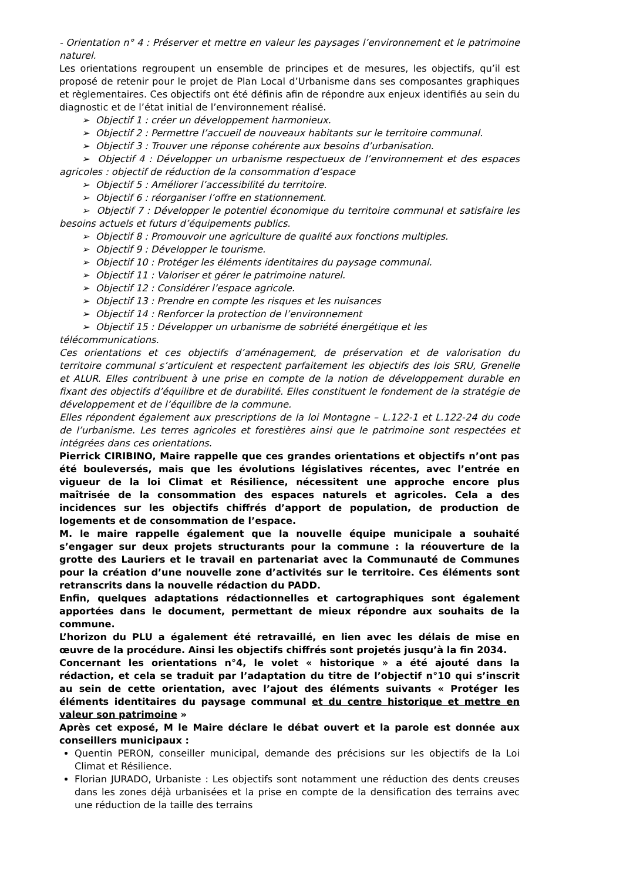- Orientation n° 4 : Préserver et mettre en valeur les paysages l’environnement et le patrimoine naturel.
Les orientations regroupent un ensemble de principes et de mesures, les objectifs, qu’il est proposé de retenir pour le projet de Plan Local d’Urbanisme dans ses composantes graphiques et règlementaires. Ces objectifs ont été définis afin de répondre aux enjeux identifiés au sein du diagnostic et de l’état initial de l’environnement réalisé.
➢ Objectif 1 : créer un développement harmonieux.
➢ Objectif 2 : Permettre l’accueil de nouveaux habitants sur le territoire communal.
➢ Objectif 3 : Trouver une réponse cohérente aux besoins d’urbanisation.
➢ Objectif 4 : Développer un urbanisme respectueux de l’environnement et des espaces agricoles : objectif de réduction de la consommation d’espace
➢ Objectif 5 : Améliorer l’accessibilité du territoire.
➢ Objectif 6 : réorganiser l’offre en stationnement.
➢ Objectif 7 : Développer le potentiel économique du territoire communal et satisfaire les besoins actuels et futurs d’équipements publics.
➢ Objectif 8 : Promouvoir une agriculture de qualité aux fonctions multiples.
➢ Objectif 9 : Développer le tourisme.
➢ Objectif 10 : Protéger les éléments identitaires du paysage communal.
➢ Objectif 11 : Valoriser et gérer le patrimoine naturel.
➢ Objectif 12 : Considérer l’espace agricole.
➢ Objectif 13 : Prendre en compte les risques et les nuisances
➢ Objectif 14 : Renforcer la protection de l’environnement
➢ Objectif 15 : Développer un urbanisme de sobriété énergétique et les télécommunications.
Ces orientations et ces objectifs d’aménagement, de préservation et de valorisation du territoire communal s’articulent et respectent parfaitement les objectifs des lois SRU, Grenelle et ALUR. Elles contribuent à une prise en compte de la notion de développement durable en fixant des objectifs d’équilibre et de durabilité. Elles constituent le fondement de la stratégie de développement et de l’équilibre de la commune.
Elles répondent également aux prescriptions de la loi Montagne – L.122-1 et L.122-24 du code de l’urbanisme. Les terres agricoles et forestières ainsi que le patrimoine sont respectées et intégrées dans ces orientations.
Pierrick CIRIBINO, Maire rappelle que ces grandes orientations et objectifs n’ont pas été bouleversés, mais que les évolutions législatives récentes, avec l’entrée en vigueur de la loi Climat et Résilience, nécessitent une approche encore plus maîtrisée de la consommation des espaces naturels et agricoles. Cela a des incidences sur les objectifs chiffrés d’apport de population, de production de logements et de consommation de l’espace.
M. le maire rappelle également que la nouvelle équipe municipale a souhaité s’engager sur deux projets structurants pour la commune : la réouverture de la grotte des Lauriers et le travail en partenariat avec la Communauté de Communes pour la création d’une nouvelle zone d’activités sur le territoire. Ces éléments sont retranscrits dans la nouvelle rédaction du PADD.
Enfin, quelques adaptations rédactionnelles et cartographiques sont également apportées dans le document, permettant de mieux répondre aux souhaits de la commune.
L’horizon du PLU a également été retravaillé, en lien avec les délais de mise en œuvre de la procédure. Ainsi les objectifs chiffrés sont projetés jusqu’à la fin 2034.
Concernant les orientations n°4, le volet « historique » a été ajouté dans la rédaction, et cela se traduit par l’adaptation du titre de l’objectif n°10 qui s’inscrit au sein de cette orientation, avec l’ajout des éléments suivants « Protéger les éléments identitaires du paysage communal et du centre historique et mettre en valeur son patrimoine »
Après cet exposé, M le Maire déclare le débat ouvert et la parole est donnée aux conseillers municipaux :
Quentin PERON, conseiller municipal, demande des précisions sur les objectifs de la Loi Climat et Résilience.
Florian JURADO, Urbaniste : Les objectifs sont notamment une réduction des dents creuses dans les zones déjà urbanisées et la prise en compte de la densification des terrains avec une réduction de la taille des terrains